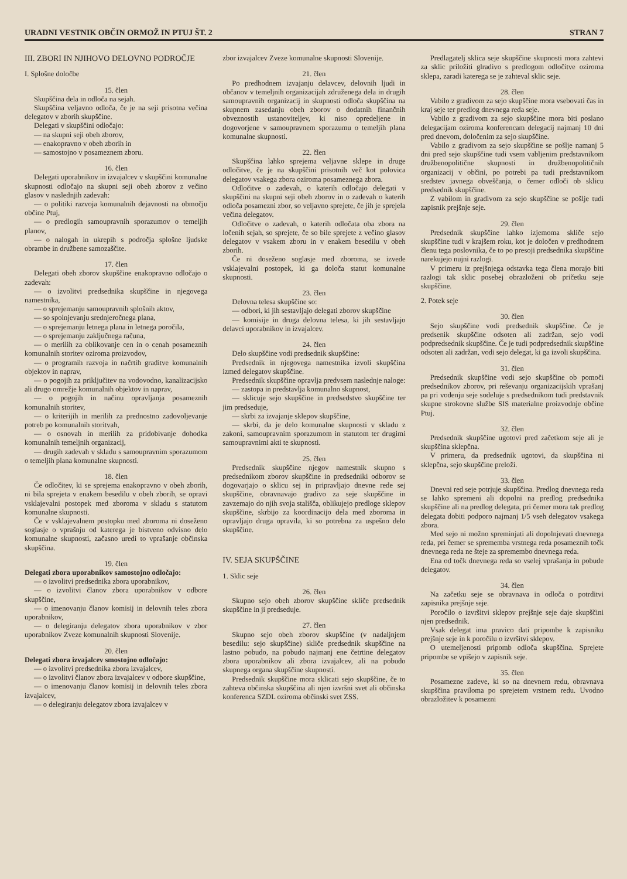URADNI VESTNIK OBČIN ORMOŽ IN PTUJ ŠT. 2 STRAN 7
III. ZBORI IN NJIHOVO DELOVNO PODROČJE
I. Splošne določbe
15. člen
Skupščina dela in odloča na sejah.
Skupščina veljavno odloča, če je na seji prisotna večina delegatov v zborih skupščine.
Delegati v skupščini odločajo:
— na skupni seji obeh zborov,
— enakopravno v obeh zborih in
— samostojno v posameznem zboru.
16. člen
Delegati uporabnikov in izvajalcev v skupščini komunalne skupnosti odločajo na skupni seji obeh zborov z večino glasov v naslednjih zadevah:
— o politiki razvoja komunalnih dejavnosti na območju občine Ptuj,
— o predlogih samoupravnih sporazumov o temeljih planov,
— o nalogah in ukrepih s področja splošne ljudske obrambe in družbene samozaščite.
17. člen
Delegati obeh zborov skupščine enakopravno odločajo o zadevah:
— o izvolitvi predsednika skupščine in njegovega namestnika,
— o sprejemanju samoupravnih splošnih aktov,
— so spolnjevanju srednjeročnega plana,
— o sprejemanju letnega plana in letnega poročila,
— o sprejemanju zaključnega računa,
— o merilih za oblikovanje cen in o cenah posameznih komunalnih storitev oziroma proizvodov,
— o programih razvoja in načrtih graditve komunalnih objektov in naprav,
— o pogojih za priključitev na vodovodno, kanalizacijsko ali drugo omrežje komunalnih objektov in naprav,
— o pogojih in načinu opravljanja posameznih komunalnih storitev,
— o kriterijih in merilih za prednostno zadovoljevanje potreb po komunalnih storitvah,
— o osnovah in merilih za pridobivanje dohodka komunalnih temeljnih organizacij,
— drugih zadevah v skladu s samoupravnim sporazumom o temeljih plana komunalne skupnosti.
18. člen
Če odločitev, ki se sprejema enakopravno v obeh zborih, ni bila sprejeta v enakem besedilu v obeh zborih, se opravi vsklajevalni postopek med zboroma v skladu s statutom komunalne skupnosti.
Če v vsklajevalnem postopku med zboroma ni doseženo soglasje o vprašnju od katerega je bistveno odvisno delo komunalne skupnosti, začasno uredi to vprašanje občinska skupščina.
19. člen
Delegati zbora uporabnikov samostojno odločajo:
— o izvolitvi predsednika zbora uporabnikov,
— o izvolitvi članov zbora uporabnikov v odbore skupščine,
— o imenovanju članov komisij in delovnih teles zbora uporabnikov,
— o delegiranju delegatov zbora uporabnikov v zbor uporabnikov Zveze komunalnih skupnosti Slovenije.
20. člen
Delegati zbora izvajalcev smostojno odločajo:
— o izvolitvi predsednika zbora izvajalcev,
— o izvolitvi članov zbora izvajalcev v odbore skupščine,
— o imenovanju članov komisij in delovnih teles zbora izvajalcev,
— o delegiranju delegatov zbora izvajalcev v
zbor izvajalcev Zveze komunalne skupnosti Slovenije.
21. člen
Po predhodnem izvajanju delavcev, delovnih ljudi in občanov v temeljnih organizacijah združenega dela in drugih samoupravnih organizacij in skupnosti odloča skupščina na skupnem zasedanju obeh zborov o dodatnih finančnih obveznostih ustanoviteljev, ki niso opredeljene in dogovorjene v samoupravnem sporazumu o temeljih plana komunalne skupnosti.
22. člen
Skupščina lahko sprejema veljavne sklepe in druge odločitve, če je na skupščini prisotnih več kot polovica delegatov vsakega zbora oziroma posameznega zbora.
Odločitve o zadevah, o katerih odločajo delegati v skupščini na skupni seji obeh zborov in o zadevah o katerih odloča posamezni zbor, so veljavno sprejete, če jih je sprejela večina delegatov.
Odločitve o zadevah, o katerih odločata oba zbora na ločenih sejah, so sprejete, če so bile sprejete z večino glasov delegatov v vsakem zboru in v enakem besedilu v obeh zborih.
Če ni doseženo soglasje med zboroma, se izvede vsklajevalni postopek, ki ga določa statut komunalne skupnosti.
23. člen
Delovna telesa skupščine so:
— odbori, ki jih sestavljajo delegati zborov skupščine
— komisije in druga delovna telesa, ki jih sestavljajo delavci uporabnikov in izvajalcev.
24. člen
Delo skupščine vodi predsednik skupščine:
Predsednik in njegovega namestnika izvoli skupščina izmed delegatov skupščine.
Predsednik skupščine opravlja predvsem naslednje naloge:
— zastopa in predstavlja komunalno skupnost,
— sklicuje sejo skupščine in predsedstvo skupščine ter jim predseduje,
— skrbi za izvajanje sklepov skupščine,
— skrbi, da je delo komunalne skupnosti v skladu z zakoni, samoupravnim sporazumom in statutom ter drugimi samoupravnimi akti te skupnosti.
25. člen
Predsednik skupščine njegov namestnik skupno s predsednikom zborov skupščine in predsedniki odborov se dogovarjajo o sklicu sej in pripravljajo dnevne rede sej skupščine, obravnavajo gradivo za seje skupščine in zavzemajo do njih svoja stališča, oblikujejo predloge sklepov skupščine, skrbijo za koordinacijo dela med zboroma in opravljajo druga opravila, ki so potrebna za uspešno delo skupščine.
IV. SEJA SKUPŠČINE
1. Sklic seje
26. člen
Skupno sejo obeh zborov skupščine skliče predsednik skupščine in ji predseduje.
27. člen
Skupno sejo obeh zborov skupščine (v nadaljnjem besedilu: sejo skupščine) skliče predsednik skupščine na lastno pobudo, na pobudo najmanj ene četrtine delegatov zbora uporabnikov ali zbora izvajalcev, ali na pobudo skupnega organa skupščine skupnosti.
Predsednik skupščine mora sklicati sejo skupščine, če to zahteva občinska skupščina ali njen izvršni svet ali občinska konferenca SZDL oziroma občinski svet ZSS.
Predlagatelj sklica seje skupščine skupnosti mora zahtevi za sklic priložiti glradivo s predlogom odločitve oziroma sklepa, zaradi katerega se je zahteval sklic seje.
28. člen
Vabilo z gradivom za sejo skupščine mora vsebovati čas in kraj seje ter predlog dnevnega reda seje.
Vabilo z gradivom za sejo skupščine mora biti poslano delegacijam oziroma konferencam delegacij najmanj 10 dni pred dnevom, določenim za sejo skupščine.
Vabilo z gradivom za sejo skupščine se pošlje namanj 5 dni pred sejo skupščine tudi vsem vabljenim predstavnikom družbenopolitične skupnosti in družbenopolitičnih organizacij v občini, po potrebi pa tudi predstavnikom sredstev javnega obveščanja, o čemer odloči ob sklicu predsednik skupščine.
Z vabilom in gradivom za sejo skupščine se pošlje tudi zapisnik prejšnje seje.
29. člen
Predsednik skupščine lahko izjemoma skliče sejo skupščine tudi v krajšem roku, kot je določen v predhodnem členu tega poslovnika, če to po presoji predsednika skupščine narekujejo nujni razlogi.
V primeru iz prejšnjega odstavka tega člena morajo biti razlogi tak sklic posebej obrazloženi ob pričetku seje skupščine.
2. Potek seje
30. člen
Sejo skupščine vodi predsednik skupščine. Če je predsenik skupščine odsoten ali zadržan, sejo vodi podpredsednik skupščine. Če je tudi podpredsednik skupščine odsoten ali zadržan, vodi sejo delegat, ki ga izvoli skupščina.
31. člen
Predsednik skupščine vodi sejo skupščine ob pomoči predsednikov zborov, pri reševanju organizacijskih vprašanj pa pri vodenju seje sodeluje s predsednikom tudi predstavnik skupne strokovne službe SIS materialne proizvodnje občine Ptuj.
32. člen
Predsednik skupščine ugotovi pred začetkom seje ali je skupščina sklepčna.
V primeru, da predsednik ugotovi, da skupščina ni sklepčna, sejo skupščine preloži.
33. člen
Dnevni red seje potrjuje skupščina. Predlog dnevnega reda se lahko spremeni ali dopolni na predlog predsednika skupščine ali na predlog delegata, pri čemer mora tak predlog delegata dobiti podporo najmanj 1/5 vseh delegatov vsakega zbora.
Med sejo ni možno spreminjati ali dopolnjevati dnevnega reda, pri čemer se sprememba vrstnega reda posameznih točk dnevnega reda ne šteje za spremembo dnevnega reda.
Ena od točk dnevnega reda so vselej vprašanja in pobude delegatov.
34. člen
Na začetku seje se obravnava in odloča o potrditvi zapisnika prejšnje seje.
Poročilo o izvršitvi sklepov prejšnje seje daje skupščini njen predsednik.
Vsak delegat ima pravico dati pripombe k zapisniku prejšnje seje in k poročilu o izvršitvi sklepov.
O utemeljenosti pripomb odloča skupščina. Sprejete pripombe se vpišejo v zapisnik seje.
35. člen
Posamezne zadeve, ki so na dnevnem redu, obravnava skupščina praviloma po sprejetem vrstnem redu. Uvodno obrazložitev k posamezni